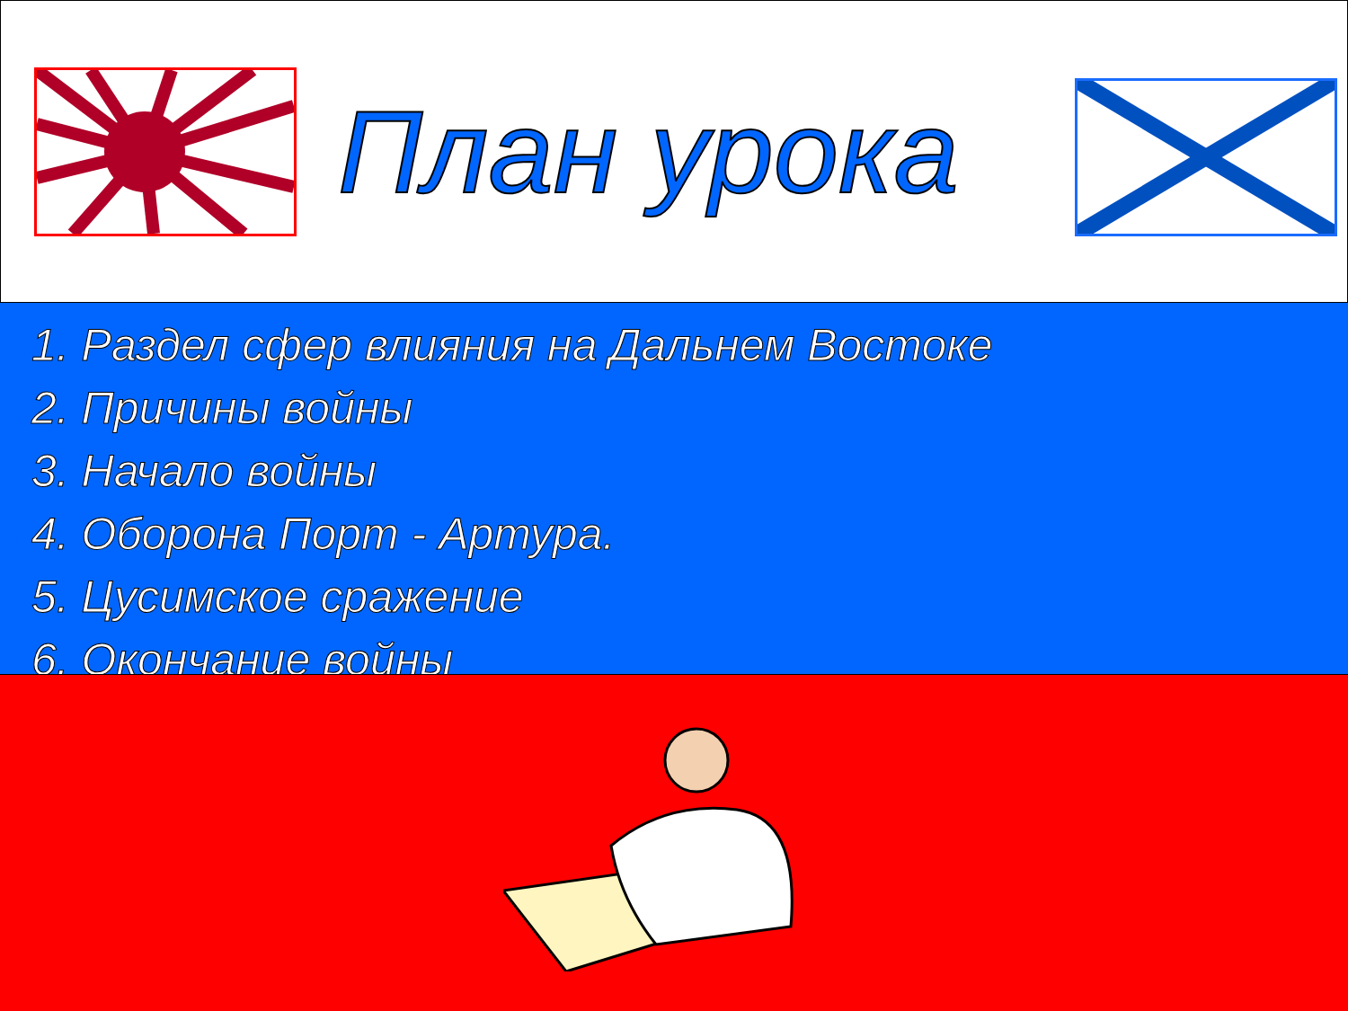План урока
1. Раздел сфер влияния на Дальнем Востоке
2. Причины войны
3. Начало войны
4. Оборона Порт - Артура.
5. Цусимское сражение
6. Окончание войны